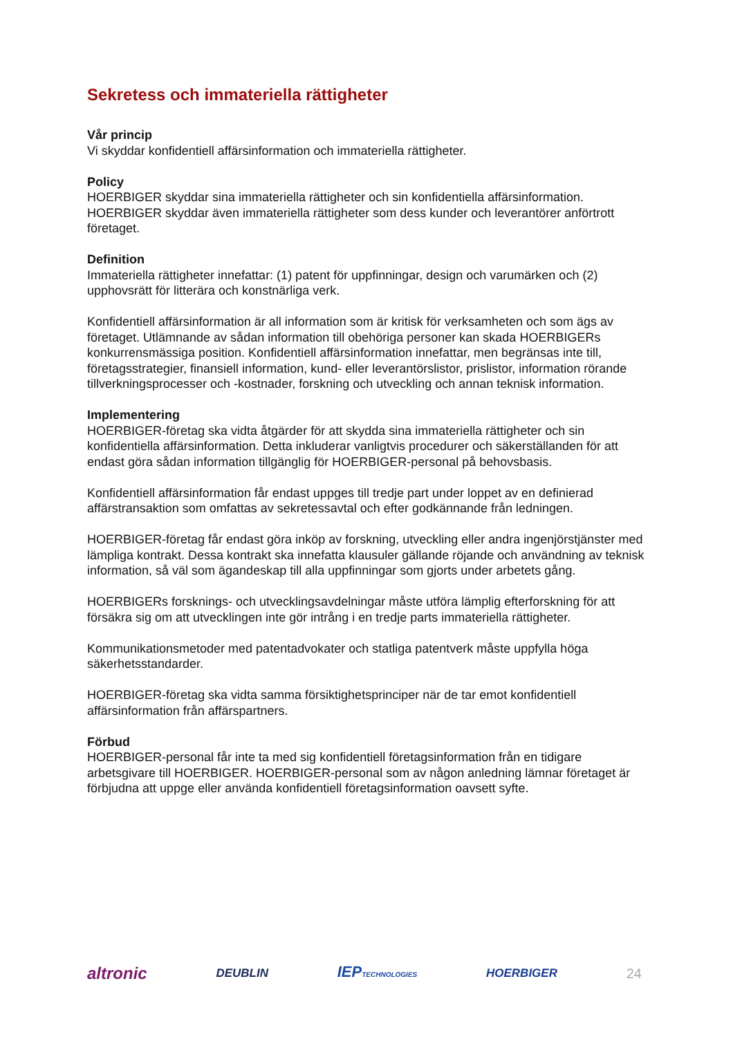Sekretess och immateriella rättigheter
Vår princip
Vi skyddar konfidentiell affärsinformation och immateriella rättigheter.
Policy
HOERBIGER skyddar sina immateriella rättigheter och sin konfidentiella affärsinformation. HOERBIGER skyddar även immateriella rättigheter som dess kunder och leverantörer anförtrott företaget.
Definition
Immateriella rättigheter innefattar: (1) patent för uppfinningar, design och varumärken och (2) upphovsrätt för litterära och konstnärliga verk.
Konfidentiell affärsinformation är all information som är kritisk för verksamheten och som ägs av företaget. Utlämnande av sådan information till obehöriga personer kan skada HOERBIGERs konkurrensmässiga position. Konfidentiell affärsinformation innefattar, men begränsas inte till, företagsstrategier, finansiell information, kund- eller leverantörslistor, prislistor, information rörande tillverkningsprocesser och -kostnader, forskning och utveckling och annan teknisk information.
Implementering
HOERBIGER-företag ska vidta åtgärder för att skydda sina immateriella rättigheter och sin konfidentiella affärsinformation. Detta inkluderar vanligtvis procedurer och säkerställanden för att endast göra sådan information tillgänglig för HOERBIGER-personal på behovsbasis.
Konfidentiell affärsinformation får endast uppges till tredje part under loppet av en definierad affärstransaktion som omfattas av sekretessavtal och efter godkännande från ledningen.
HOERBIGER-företag får endast göra inköp av forskning, utveckling eller andra ingenjörstjänster med lämpliga kontrakt. Dessa kontrakt ska innefatta klausuler gällande röjande och användning av teknisk information, så väl som ägandeskap till alla uppfinningar som gjorts under arbetets gång.
HOERBIGERs forsknings- och utvecklingsavdelningar måste utföra lämplig efterforskning för att försäkra sig om att utvecklingen inte gör intrång i en tredje parts immateriella rättigheter.
Kommunikationsmetoder med patentadvokater och statliga patentverk måste uppfylla höga säkerhetsstandarder.
HOERBIGER-företag ska vidta samma försiktighetsprinciper när de tar emot konfidentiell affärsinformation från affärspartners.
Förbud
HOERBIGER-personal får inte ta med sig konfidentiell företagsinformation från en tidigare arbetsgivare till HOERBIGER. HOERBIGER-personal som av någon anledning lämnar företaget är förbjudna att uppge eller använda konfidentiell företagsinformation oavsett syfte.
altronic DEUBLIN IEPTECHNOLOGIES HOERBIGER 24